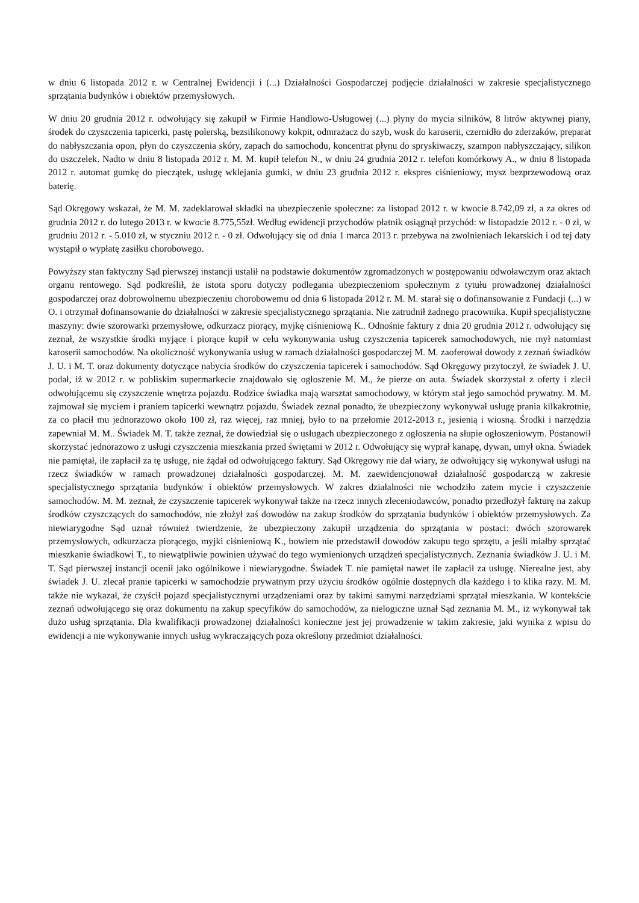w dniu 6 listopada 2012 r. w Centralnej Ewidencji i (...) Działalności Gospodarczej podjęcie działalności w zakresie specjalistycznego sprzątania budynków i obiektów przemysłowych.
W dniu 20 grudnia 2012 r. odwołujący się zakupił w Firmie Handlowo-Usługowej (...) płyny do mycia silników, 8 litrów aktywnej piany, środek do czyszczenia tapicerki, pastę polerską, bezsilikonowy kokpit, odmrażacz do szyb, wosk do karoserii, czernidło do zderzaków, preparat do nabłyszczania opon, płyn do czyszczenia skóry, zapach do samochodu, koncentrat płynu do spryskiwaczy, szampon nabłyszczający, silikon do uszczelek. Nadto w dniu 8 listopada 2012 r. M. M. kupił telefon N., w dniu 24 grudnia 2012 r. telefon komórkowy A., w dniu 8 listopada 2012 r. automat gumkę do pieczątek, usługę wklejania gumki, w dniu 23 grudnia 2012 r. ekspres ciśnieniowy, mysz bezprzewodową oraz baterię.
Sąd Okręgowy wskazał, że M. M. zadeklarował składki na ubezpieczenie społeczne: za listopad 2012 r. w kwocie 8.742,09 zł, a za okres od grudnia 2012 r. do lutego 2013 r. w kwocie 8.775,55zł. Według ewidencji przychodów płatnik osiągnął przychód: w listopadzie 2012 r. - 0 zł, w grudniu 2012 r. - 5.010 zł, w styczniu 2012 r. - 0 zł. Odwołujący się od dnia 1 marca 2013 r. przebywa na zwolnieniach lekarskich i od tej daty wystąpił o wypłatę zasiłku chorobowego.
Powyższy stan faktyczny Sąd pierwszej instancji ustalił na podstawie dokumentów zgromadzonych w postępowaniu odwoławczym oraz aktach organu rentowego. Sąd podkreślił, że istota sporu dotyczy podlegania ubezpieczeniom społecznym z tytułu prowadzonej działalności gospodarczej oraz dobrowolnemu ubezpieczeniu chorobowemu od dnia 6 listopada 2012 r. M. M. starał się o dofinansowanie z Fundacji (...) w O. i otrzymał dofinansowanie do działalności w zakresie specjalistycznego sprzątania. Nie zatrudnił żadnego pracownika. Kupił specjalistyczne maszyny: dwie szorowarki przemysłowe, odkurzacz piorący, myjkę ciśnieniową K.. Odnośnie faktury z dnia 20 grudnia 2012 r. odwołujący się zeznał, że wszystkie środki myjące i piorące kupił w celu wykonywania usług czyszczenia tapicerek samochodowych, nie mył natomiast karoserii samochodów. Na okoliczność wykonywania usług w ramach działalności gospodarczej M. M. zaoferował dowody z zeznań świadków J. U. i M. T. oraz dokumenty dotyczące nabycia środków do czyszczenia tapicerek i samochodów. Sąd Okręgowy przytoczył, że świadek J. U. podał, iż w 2012 r. w pobliskim supermarkecie znajdowało się ogłoszenie M. M., że pierze on auta. Świadek skorzystał z oferty i zlecił odwołującemu się czyszczenie wnętrza pojazdu. Rodzice świadka mają warsztat samochodowy, w którym stał jego samochód prywatny. M. M. zajmował się myciem i praniem tapicerki wewnątrz pojazdu. Świadek zeznał ponadto, że ubezpieczony wykonywał usługę prania kilkakrotnie, za co płacił mu jednorazowo około 100 zł, raz więcej, raz mniej, było to na przełomie 2012-2013 r., jesienią i wiosną. Środki i narzędzia zapewniał M. M.. Świadek M. T. także zeznał, że dowiedział się o usługach ubezpieczonego z ogłoszenia na słupie ogłoszeniowym. Postanowił skorzystać jednorazowo z usługi czyszczenia mieszkania przed świętami w 2012 r. Odwołujący się wyprał kanapę, dywan, umył okna. Świadek nie pamiętał, ile zapłacił za tę usługę, nie żądał od odwołującego faktury. Sąd Okręgowy nie dał wiary, że odwołujący się wykonywał usługi na rzecz świadków w ramach prowadzonej działalności gospodarczej. M. M. zaewidencjonował działalność gospodarczą w zakresie specjalistycznego sprzątania budynków i obiektów przemysłowych. W zakres działalności nie wchodziło zatem mycie i czyszczenie samochodów. M. M. zeznał, że czyszczenie tapicerek wykonywał także na rzecz innych zleceniodawców, ponadto przedłożył fakturę na zakup środków czyszczących do samochodów, nie złożył zaś dowodów na zakup środków do sprzątania budynków i obiektów przemysłowych. Za niewiarygodne Sąd uznał również twierdzenie, że ubezpieczony zakupił urządzenia do sprzątania w postaci: dwóch szorowarek przemysłowych, odkurzacza piorącego, myjki ciśnieniową K., bowiem nie przedstawił dowodów zakupu tego sprzętu, a jeśli miałby sprzątać mieszkanie świadkowi T., to niewątpliwie powinien używać do tego wymienionych urządzeń specjalistycznych. Zeznania świadków J. U. i M. T. Sąd pierwszej instancji ocenił jako ogólnikowe i niewiarygodne. Świadek T. nie pamiętał nawet ile zapłacił za usługę. Nierealne jest, aby świadek J. U. zlecał pranie tapicerki w samochodzie prywatnym przy użyciu środków ogólnie dostępnych dla każdego i to klika razy. M. M. także nie wykazał, że czyścił pojazd specjalistycznymi urządzeniami oraz by takimi samymi narzędziami sprzątał mieszkania. W kontekście zeznań odwołującego się oraz dokumentu na zakup specyfików do samochodów, za nielogiczne uznał Sąd zeznania M. M., iż wykonywał tak dużo usług sprzątania. Dla kwalifikacji prowadzonej działalności konieczne jest jej prowadzenie w takim zakresie, jaki wynika z wpisu do ewidencji a nie wykonywanie innych usług wykraczających poza określony przedmiot działalności.